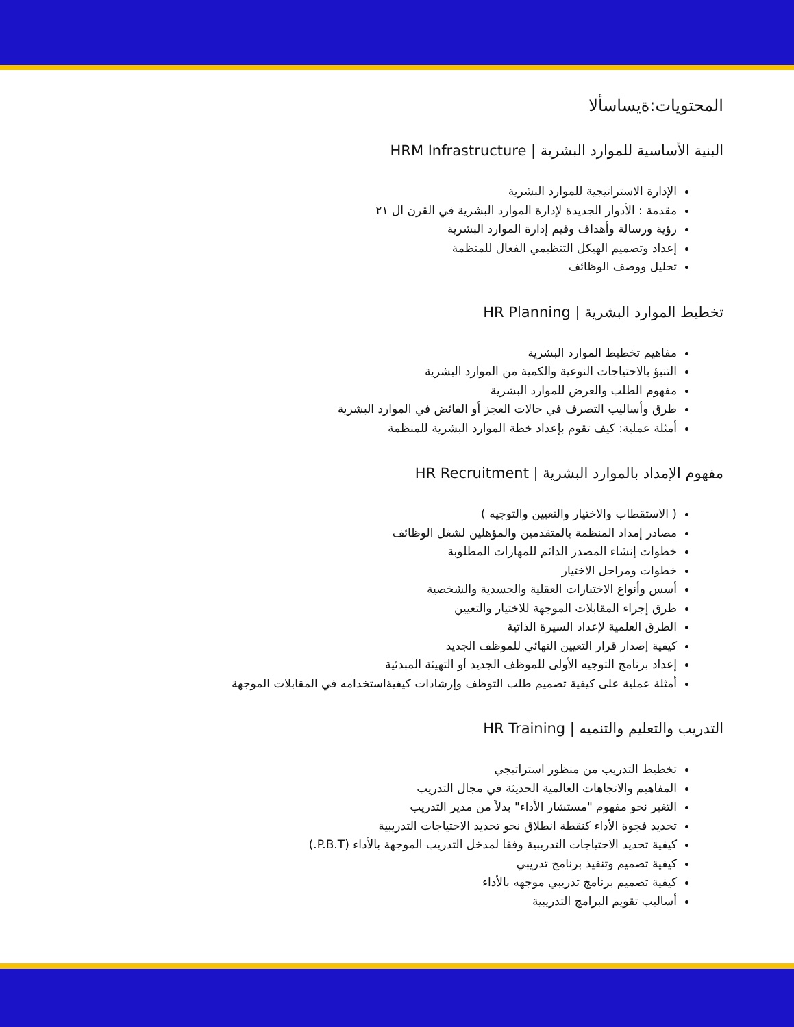المحتويات:ةيساسألا
البنية الأساسية للموارد البشرية | HRM Infrastructure
الإدارة الاستراتيجية للموارد البشرية
مقدمة : الأدوار الجديدة لإدارة الموارد البشرية في القرن ال ٢١
رؤية ورسالة وأهداف وقيم إدارة الموارد البشرية
إعداد وتصميم الهيكل التنظيمي الفعال للمنظمة
تحليل ووصف الوظائف
تخطيط الموارد البشرية | HR Planning
مفاهيم تخطيط الموارد البشرية
التنبؤ بالاحتياجات النوعية والكمية من الموارد البشرية
مفهوم الطلب والعرض للموارد البشرية
طرق وأساليب التصرف في حالات العجز أو الفائض في الموارد البشرية
أمثلة عملية: كيف تقوم بإعداد خطة الموارد البشرية للمنظمة
مفهوم الإمداد بالموارد البشرية | HR Recruitment
( الاستقطاب والاختيار والتعيين والتوجيه )
مصادر إمداد المنظمة بالمتقدمين والمؤهلين لشغل الوظائف
خطوات إنشاء المصدر الدائم للمهارات المطلوبة
خطوات ومراحل الاختيار
أسس وأنواع الاختبارات العقلية والجسدية والشخصية
طرق إجراء المقابلات الموجهة للاختيار والتعيين
الطرق العلمية لإعداد السيرة الذاتية
كيفية إصدار قرار التعيين النهائي للموظف الجديد
إعداد برنامج التوجيه الأولى للموظف الجديد أو التهيئة المبدئية
أمثلة عملية على كيفية تصميم طلب التوظف وإرشادات كيفيةاستخدامه في المقابلات الموجهة
التدريب والتعليم والتنميه | HR Training
تخطيط التدريب من منظور استراتيجي
المفاهيم والاتجاهات العالمية الحديثة في مجال التدريب
التغير نحو مفهوم "مستشار الأداء" بدلاً من مدير التدريب
تحديد فجوة الأداء كنقطة انطلاق نحو تحديد الاحتياجات التدريبية
كيفية تحديد الاحتياجات التدريبية وفقا لمدخل التدريب الموجهة بالأداء (P.B.T.)
كيفية تصميم وتنفيذ برنامج تدريبي
كيفية تصميم برنامج تدريبي موجهه بالأداء
أساليب تقويم البرامج التدريبية